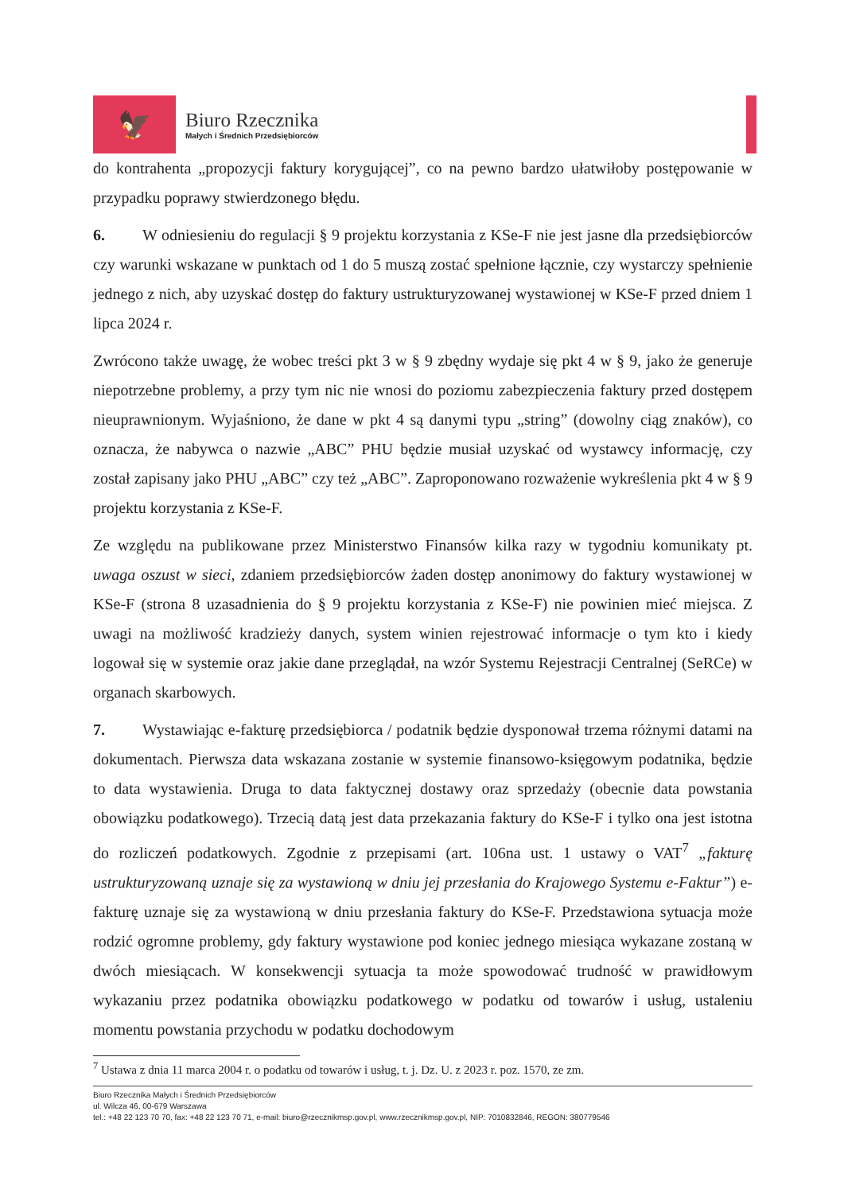🦅
Biuro Rzecznika
Małych i Średnich Przedsiębiorców
do kontrahenta „propozycji faktury korygującej”, co na pewno bardzo ułatwiłoby postępowanie w przypadku poprawy stwierdzonego błędu.
6. W odniesieniu do regulacji § 9 projektu korzystania z KSe-F nie jest jasne dla przedsiębiorców czy warunki wskazane w punktach od 1 do 5 muszą zostać spełnione łącznie, czy wystarczy spełnienie jednego z nich, aby uzyskać dostęp do faktury ustrukturyzowanej wystawionej w KSe-F przed dniem 1 lipca 2024 r.
Zwrócono także uwagę, że wobec treści pkt 3 w § 9 zbędny wydaje się pkt 4 w § 9, jako że generuje niepotrzebne problemy, a przy tym nic nie wnosi do poziomu zabezpieczenia faktury przed dostępem nieuprawnionym. Wyjaśniono, że dane w pkt 4 są danymi typu „string” (dowolny ciąg znaków), co oznacza, że nabywca o nazwie „ABC” PHU będzie musiał uzyskać od wystawcy informację, czy został zapisany jako PHU „ABC” czy też „ABC”. Zaproponowano rozważenie wykreślenia pkt 4 w § 9 projektu korzystania z KSe-F.
Ze względu na publikowane przez Ministerstwo Finansów kilka razy w tygodniu komunikaty pt. uwaga oszust w sieci, zdaniem przedsiębiorców żaden dostęp anonimowy do faktury wystawionej w KSe-F (strona 8 uzasadnienia do § 9 projektu korzystania z KSe-F) nie powinien mieć miejsca. Z uwagi na możliwość kradzieży danych, system winien rejestrować informacje o tym kto i kiedy logował się w systemie oraz jakie dane przeglądał, na wzór Systemu Rejestracji Centralnej (SeRCe) w organach skarbowych.
7. Wystawiając e-fakturę przedsiębiorca / podatnik będzie dysponował trzema różnymi datami na dokumentach. Pierwsza data wskazana zostanie w systemie finansowo-księgowym podatnika, będzie to data wystawienia. Druga to data faktycznej dostawy oraz sprzedaży (obecnie data powstania obowiązku podatkowego). Trzecią datą jest data przekazania faktury do KSe-F i tylko ona jest istotna do rozliczeń podatkowych. Zgodnie z przepisami (art. 106na ust. 1 ustawy o VAT<sup>7</sup> „fakturę ustrukturyzowaną uznaje się za wystawioną w dniu jej przesłania do Krajowego Systemu e-Faktur”) e-fakturę uznaje się za wystawioną w dniu przesłania faktury do KSe-F. Przedstawiona sytuacja może rodzić ogromne problemy, gdy faktury wystawione pod koniec jednego miesiąca wykazane zostaną w dwóch miesiącach. W konsekwencji sytuacja ta może spowodować trudność w prawidłowym wykazaniu przez podatnika obowiązku podatkowego w podatku od towarów i usług, ustaleniu momentu powstania przychodu w podatku dochodowym
<sup>7</sup> Ustawa z dnia 11 marca 2004 r. o podatku od towarów i usług, t. j. Dz. U. z 2023 r. poz. 1570, ze zm.
Biuro Rzecznika Małych i Średnich Przedsiębiorców
ul. Wilcza 46, 00-679 Warszawa
tel.: +48 22 123 70 70, fax: +48 22 123 70 71, e-mail: biuro@rzecznikmsp.gov.pl, www.rzecznikmsp.gov.pl, NIP: 7010832846, REGON: 380779546